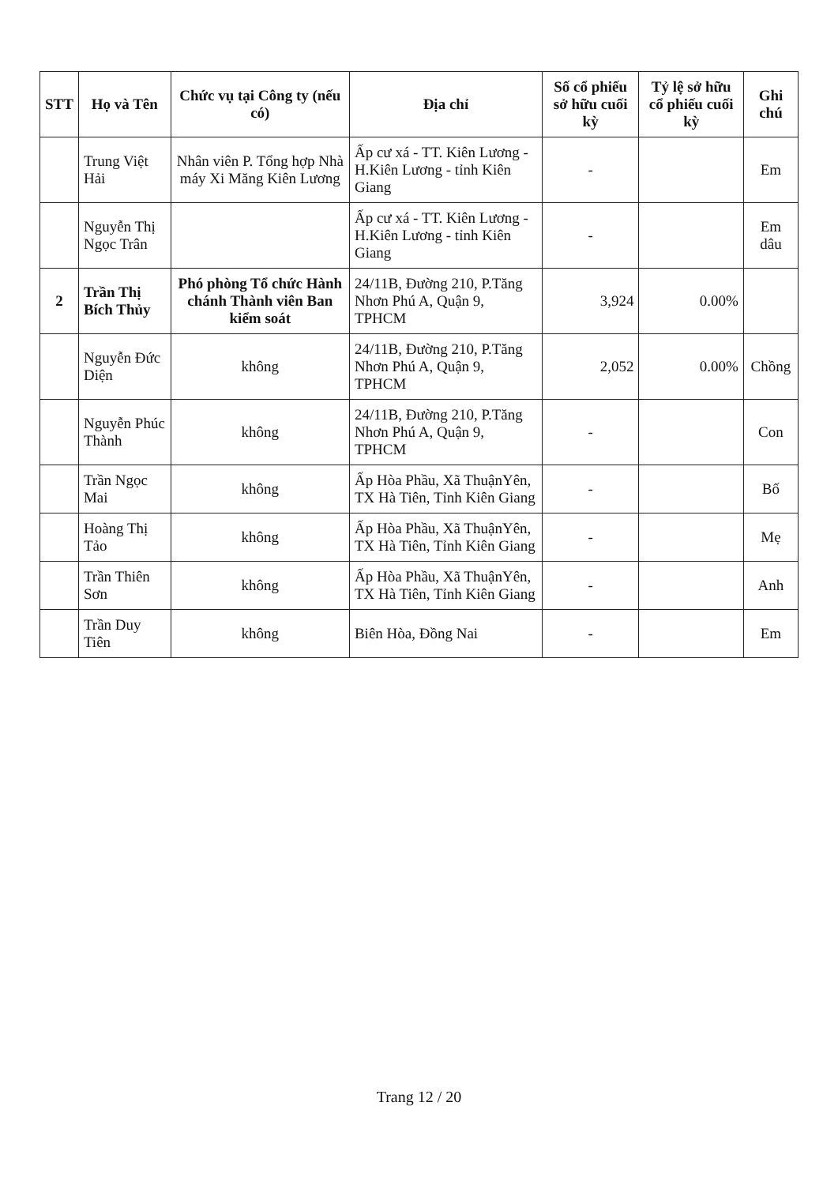| STT | Họ và Tên | Chức vụ tại Công ty (nếu có) | Địa chỉ | Số cổ phiếu sở hữu cuối kỳ | Tỷ lệ sở hữu cổ phiếu cuối kỳ | Ghi chú |
| --- | --- | --- | --- | --- | --- | --- |
| | Trung Việt Hải | Nhân viên P. Tổng hợp Nhà máy Xi Măng Kiên Lương | Ấp cư xá - TT. Kiên Lương - H.Kiên Lương - tỉnh Kiên Giang | - | | Em |
| | Nguyễn Thị Ngọc Trân | | Ấp cư xá - TT. Kiên Lương - H.Kiên Lương - tỉnh Kiên Giang | - | | Em dâu |
| 2 | Trần Thị Bích Thủy | Phó phòng Tổ chức Hành chánh Thành viên Ban kiểm soát | 24/11B, Đường 210, P.Tăng Nhơn Phú A, Quận 9, TPHCM | 3,924 | 0.00% | |
| | Nguyễn Đức Diện | không | 24/11B, Đường 210, P.Tăng Nhơn Phú A, Quận 9, TPHCM | 2,052 | 0.00% | Chồng |
| | Nguyễn Phúc Thành | không | 24/11B, Đường 210, P.Tăng Nhơn Phú A, Quận 9, TPHCM | - | | Con |
| | Trần Ngọc Mai | không | Ấp Hòa Phầu, Xã ThuậnYên, TX Hà Tiên, Tỉnh Kiên Giang | - | | Bố |
| | Hoàng Thị Tảo | không | Ấp Hòa Phầu, Xã ThuậnYên, TX Hà Tiên, Tỉnh Kiên Giang | - | | Mẹ |
| | Trần Thiên Sơn | không | Ấp Hòa Phầu, Xã ThuậnYên, TX Hà Tiên, Tỉnh Kiên Giang | - | | Anh |
| | Trần Duy Tiên | không | Biên Hòa, Đồng Nai | - | | Em |
Trang 12 / 20